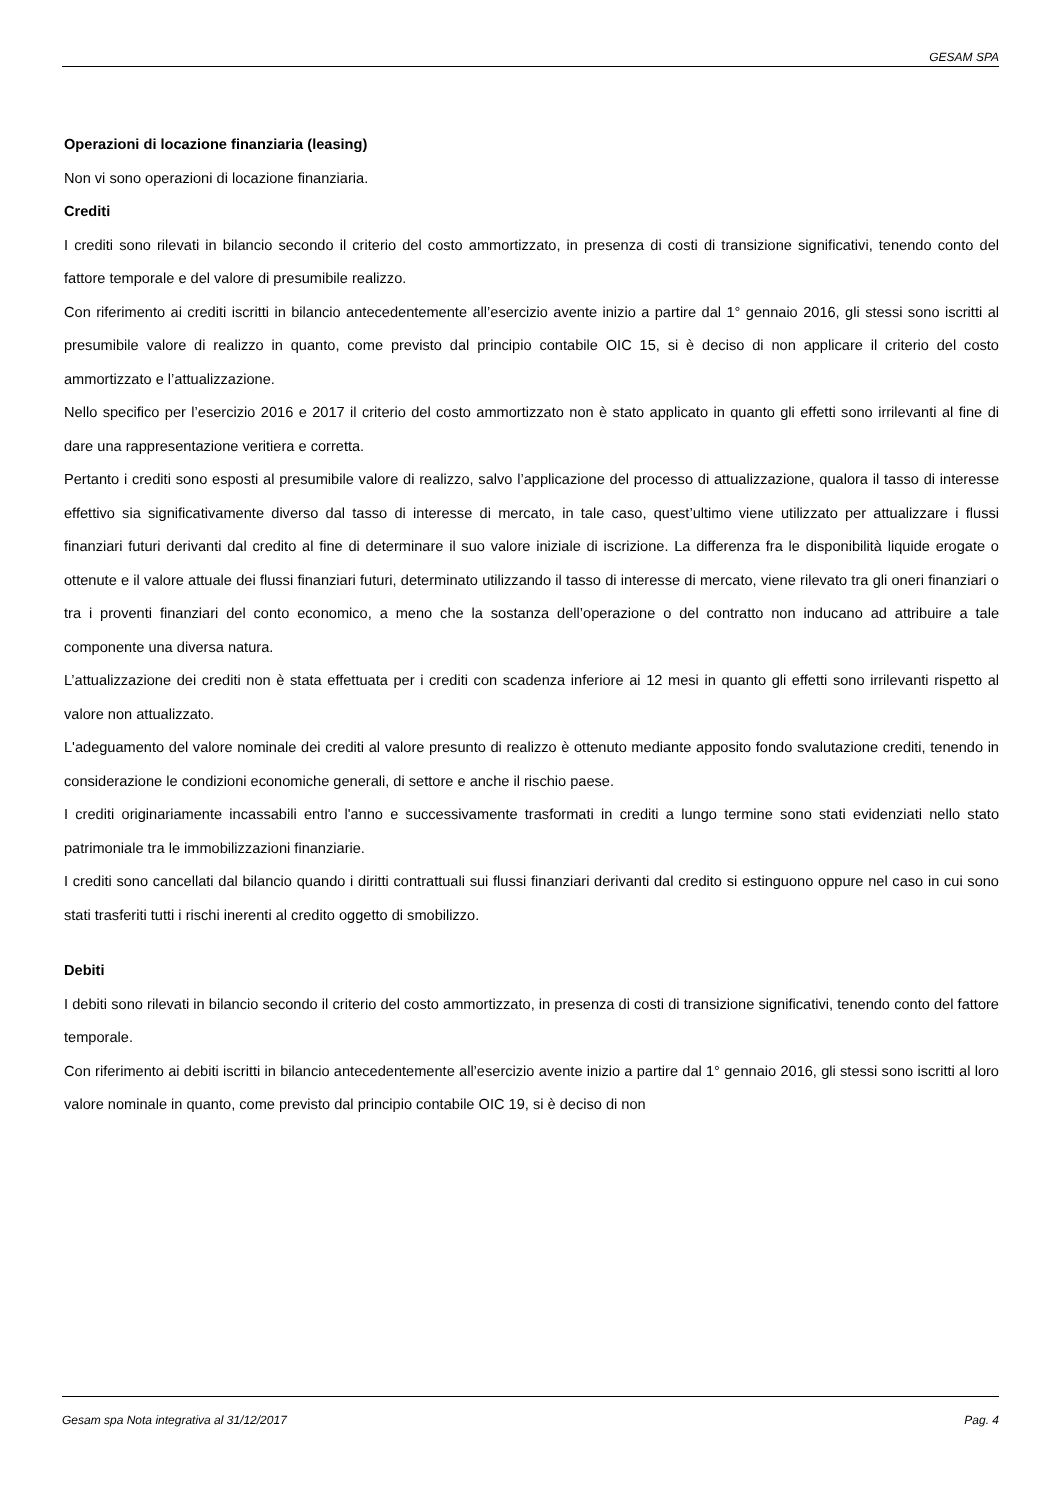GESAM SPA
Operazioni di locazione finanziaria (leasing)
Non vi sono operazioni di locazione finanziaria.
Crediti
I crediti sono rilevati in bilancio secondo il criterio del costo ammortizzato, in presenza di costi di transizione significativi, tenendo conto del fattore temporale e del valore di presumibile realizzo.
Con riferimento ai crediti iscritti in bilancio antecedentemente all’esercizio avente inizio a partire dal 1° gennaio 2016, gli stessi sono iscritti al presumibile valore di realizzo in quanto, come previsto dal principio contabile OIC 15, si è deciso di non applicare il criterio del costo ammortizzato e l’attualizzazione.
Nello specifico per l’esercizio 2016 e 2017 il criterio del costo ammortizzato non è stato applicato in quanto gli effetti sono irrilevanti al fine di dare una rappresentazione veritiera e corretta.
Pertanto i crediti sono esposti al presumibile valore di realizzo, salvo l’applicazione del processo di attualizzazione, qualora il tasso di interesse effettivo sia significativamente diverso dal tasso di interesse di mercato, in tale caso, quest’ultimo viene utilizzato per attualizzare i flussi finanziari futuri derivanti dal credito al fine di determinare il suo valore iniziale di iscrizione. La differenza fra le disponibilità liquide erogate o ottenute e il valore attuale dei flussi finanziari futuri, determinato utilizzando il tasso di interesse di mercato, viene rilevato tra gli oneri finanziari o tra i proventi finanziari del conto economico, a meno che la sostanza dell’operazione o del contratto non inducano ad attribuire a tale componente una diversa natura.
L’attualizzazione dei crediti non è stata effettuata per i crediti con scadenza inferiore ai 12 mesi in quanto gli effetti sono irrilevanti rispetto al valore non attualizzato.
L'adeguamento del valore nominale dei crediti al valore presunto di realizzo è ottenuto mediante apposito fondo svalutazione crediti, tenendo in considerazione le condizioni economiche generali, di settore e anche il rischio paese.
I crediti originariamente incassabili entro l'anno e successivamente trasformati in crediti a lungo termine sono stati evidenziati nello stato patrimoniale tra le immobilizzazioni finanziarie.
I crediti sono cancellati dal bilancio quando i diritti contrattuali sui flussi finanziari derivanti dal credito si estinguono oppure nel caso in cui sono stati trasferiti tutti i rischi inerenti al credito oggetto di smobilizzo.
Debiti
I debiti sono rilevati in bilancio secondo il criterio del costo ammortizzato, in presenza di costi di transizione significativi, tenendo conto del fattore temporale.
Con riferimento ai debiti iscritti in bilancio antecedentemente all’esercizio avente inizio a partire dal 1° gennaio 2016, gli stessi sono iscritti al loro valore nominale in quanto, come previsto dal principio contabile OIC 19, si è deciso di non
Gesam spa Nota integrativa al 31/12/2017 Pag. 4